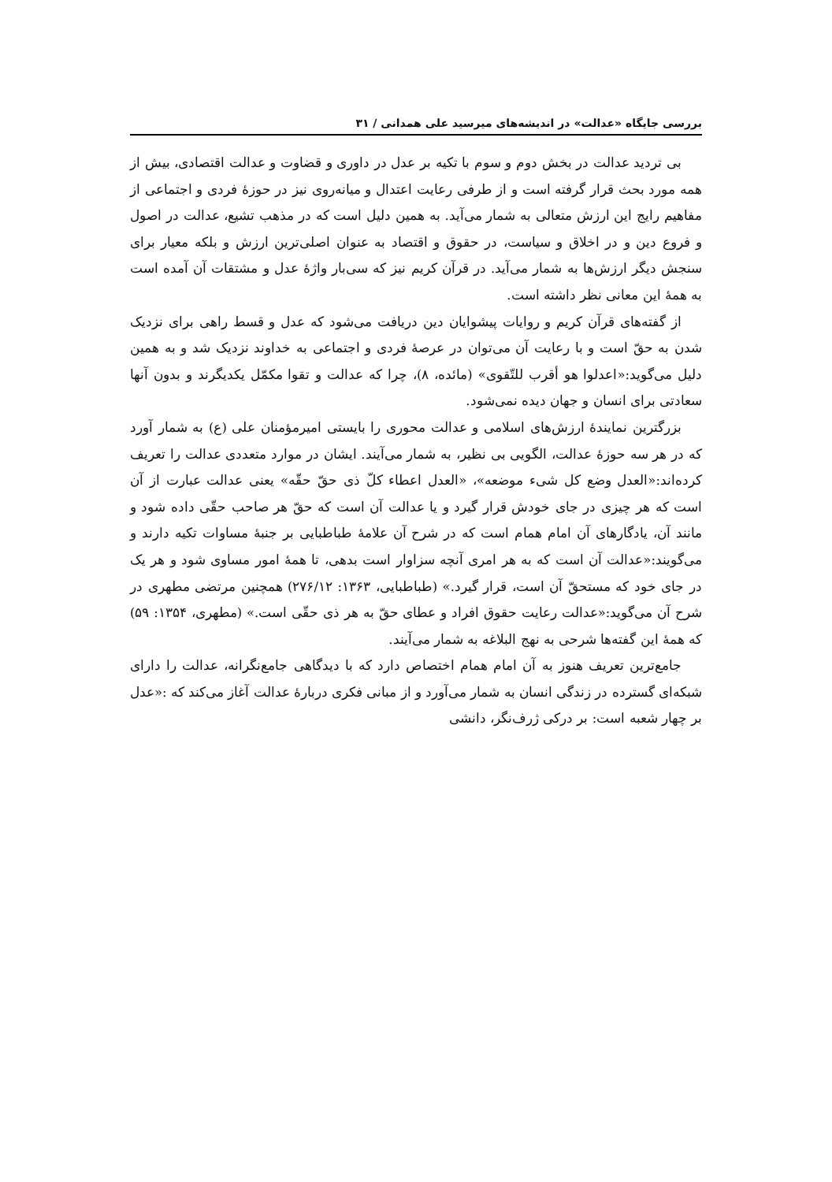بررسی جایگاه «عدالت» در اندیشه‌های میرسید علی همدانی / ۳۱
بی تردید عدالت در بخش دوم و سوم با تکیه بر عدل در داوری و قضاوت و عدالت اقتصادی، بیش از همه مورد بحث قرار گرفته است و از طرفی رعایت اعتدال و میانه‌روی نیز در حوزهٔ فردی و اجتماعی از مفاهیم رایج این ارزش متعالی به شمار می‌آید. به همین دلیل است که در مذهب تشیع، عدالت در اصول و فروع دین و در اخلاق و سیاست، در حقوق و اقتصاد به عنوان اصلی‌ترین ارزش و بلکه معیار برای سنجش دیگر ارزش‌ها به شمار می‌آید. در قرآن کریم نیز که سی‌بار واژهٔ عدل و مشتقات آن آمده است به همهٔ این معانی نظر داشته است.
از گفته‌های قرآن کریم و روایات پیشوایان دین دریافت می‌شود که عدل و قسط راهی برای نزدیک شدن به حقّ است و با رعایت آن می‌توان در عرصهٔ فردی و اجتماعی به خداوند نزدیک شد و به همین دلیل می‌گوید:«اعدلوا هو أقرب للتّقوی» (مائده، ۸)، چرا که عدالت و تقوا مکمّل یکدیگرند و بدون آنها سعادتی برای انسان و جهان دیده نمی‌شود.
بزرگترین نمایندهٔ ارزش‌های اسلامی و عدالت محوری را بایستی امیرمؤمنان علی (ع) به شمار آورد که در هر سه حوزهٔ عدالت، الگویی بی نظیر، به شمار می‌آیند. ایشان در موارد متعددی عدالت را تعریف کرده‌اند:«العدل وضع کل شیء موضعه»، «العدل اعطاء کلّ ذی حقّ حقّه» یعنی عدالت عبارت از آن است که هر چیزی در جای خودش قرار گیرد و یا عدالت آن است که حقّ هر صاحب حقّی داده شود و مانند آن، یادگارهای آن امام همام است که در شرح آن علامهٔ طباطبایی بر جنبهٔ مساوات تکیه دارند و می‌گویند:«عدالت آن است که به هر امری آنچه سزاوار است بدهی، تا همهٔ امور مساوی شود و هر یک در جای خود که مستحقّ آن است، قرار گیرد.» (طباطبایی، ۱۳۶۳: ۲۷۶/۱۲) همچنین مرتضی مطهری در شرح آن می‌گوید:«عدالت رعایت حقوق افراد و عطای حقّ به هر ذی حقّی است.» (مطهری، ۱۳۵۴: ۵۹) که همهٔ این گفته‌ها شرحی به نهج البلاغه به شمار می‌آیند.
جامع‌ترین تعریف هنوز به آن امام همام اختصاص دارد که با دیدگاهی جامع‌نگرانه، عدالت را دارای شبکه‌ای گسترده در زندگی انسان به شمار می‌آورد و از مبانی فکری دربارهٔ عدالت آغاز می‌کند که :«عدل بر چهار شعبه است: بر درکی ژرف‌نگر، دانشی